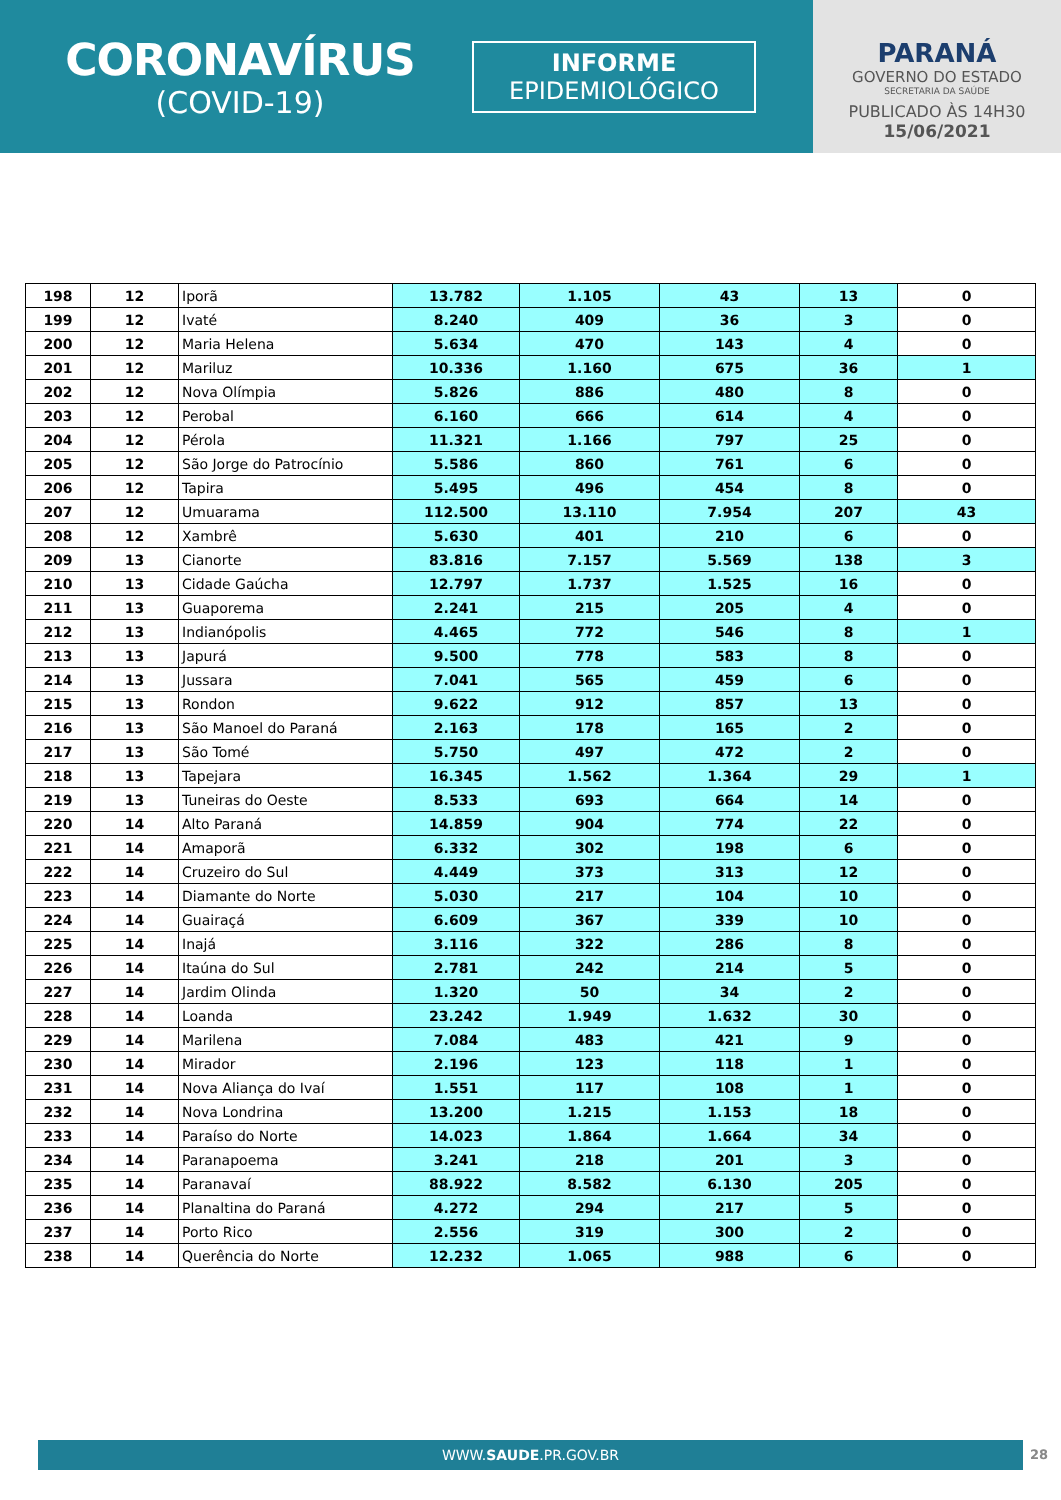CORONAVÍRUS
(COVID-19)
INFORME
EPIDEMIOLÓGICO
PARANÁ
GOVERNO DO ESTADO
SECRETARIA DA SAÚDE
PUBLICADO ÀS 14H30
15/06/2021
| 198 | 12 | Iporã | 13.782 | 1.105 | 43 | 13 | 0 |
| 199 | 12 | Ivaté | 8.240 | 409 | 36 | 3 | 0 |
| 200 | 12 | Maria Helena | 5.634 | 470 | 143 | 4 | 0 |
| 201 | 12 | Mariluz | 10.336 | 1.160 | 675 | 36 | 1 |
| 202 | 12 | Nova Olímpia | 5.826 | 886 | 480 | 8 | 0 |
| 203 | 12 | Perobal | 6.160 | 666 | 614 | 4 | 0 |
| 204 | 12 | Pérola | 11.321 | 1.166 | 797 | 25 | 0 |
| 205 | 12 | São Jorge do Patrocínio | 5.586 | 860 | 761 | 6 | 0 |
| 206 | 12 | Tapira | 5.495 | 496 | 454 | 8 | 0 |
| 207 | 12 | Umuarama | 112.500 | 13.110 | 7.954 | 207 | 43 |
| 208 | 12 | Xambrê | 5.630 | 401 | 210 | 6 | 0 |
| 209 | 13 | Cianorte | 83.816 | 7.157 | 5.569 | 138 | 3 |
| 210 | 13 | Cidade Gaúcha | 12.797 | 1.737 | 1.525 | 16 | 0 |
| 211 | 13 | Guaporema | 2.241 | 215 | 205 | 4 | 0 |
| 212 | 13 | Indianópolis | 4.465 | 772 | 546 | 8 | 1 |
| 213 | 13 | Japurá | 9.500 | 778 | 583 | 8 | 0 |
| 214 | 13 | Jussara | 7.041 | 565 | 459 | 6 | 0 |
| 215 | 13 | Rondon | 9.622 | 912 | 857 | 13 | 0 |
| 216 | 13 | São Manoel do Paraná | 2.163 | 178 | 165 | 2 | 0 |
| 217 | 13 | São Tomé | 5.750 | 497 | 472 | 2 | 0 |
| 218 | 13 | Tapejara | 16.345 | 1.562 | 1.364 | 29 | 1 |
| 219 | 13 | Tuneiras do Oeste | 8.533 | 693 | 664 | 14 | 0 |
| 220 | 14 | Alto Paraná | 14.859 | 904 | 774 | 22 | 0 |
| 221 | 14 | Amaporã | 6.332 | 302 | 198 | 6 | 0 |
| 222 | 14 | Cruzeiro do Sul | 4.449 | 373 | 313 | 12 | 0 |
| 223 | 14 | Diamante do Norte | 5.030 | 217 | 104 | 10 | 0 |
| 224 | 14 | Guairaçá | 6.609 | 367 | 339 | 10 | 0 |
| 225 | 14 | Inajá | 3.116 | 322 | 286 | 8 | 0 |
| 226 | 14 | Itaúna do Sul | 2.781 | 242 | 214 | 5 | 0 |
| 227 | 14 | Jardim Olinda | 1.320 | 50 | 34 | 2 | 0 |
| 228 | 14 | Loanda | 23.242 | 1.949 | 1.632 | 30 | 0 |
| 229 | 14 | Marilena | 7.084 | 483 | 421 | 9 | 0 |
| 230 | 14 | Mirador | 2.196 | 123 | 118 | 1 | 0 |
| 231 | 14 | Nova Aliança do Ivaí | 1.551 | 117 | 108 | 1 | 0 |
| 232 | 14 | Nova Londrina | 13.200 | 1.215 | 1.153 | 18 | 0 |
| 233 | 14 | Paraíso do Norte | 14.023 | 1.864 | 1.664 | 34 | 0 |
| 234 | 14 | Paranapoema | 3.241 | 218 | 201 | 3 | 0 |
| 235 | 14 | Paranavaí | 88.922 | 8.582 | 6.130 | 205 | 0 |
| 236 | 14 | Planaltina do Paraná | 4.272 | 294 | 217 | 5 | 0 |
| 237 | 14 | Porto Rico | 2.556 | 319 | 300 | 2 | 0 |
| 238 | 14 | Querência do Norte | 12.232 | 1.065 | 988 | 6 | 0 |
WWW.SAUDE.PR.GOV.BR 28